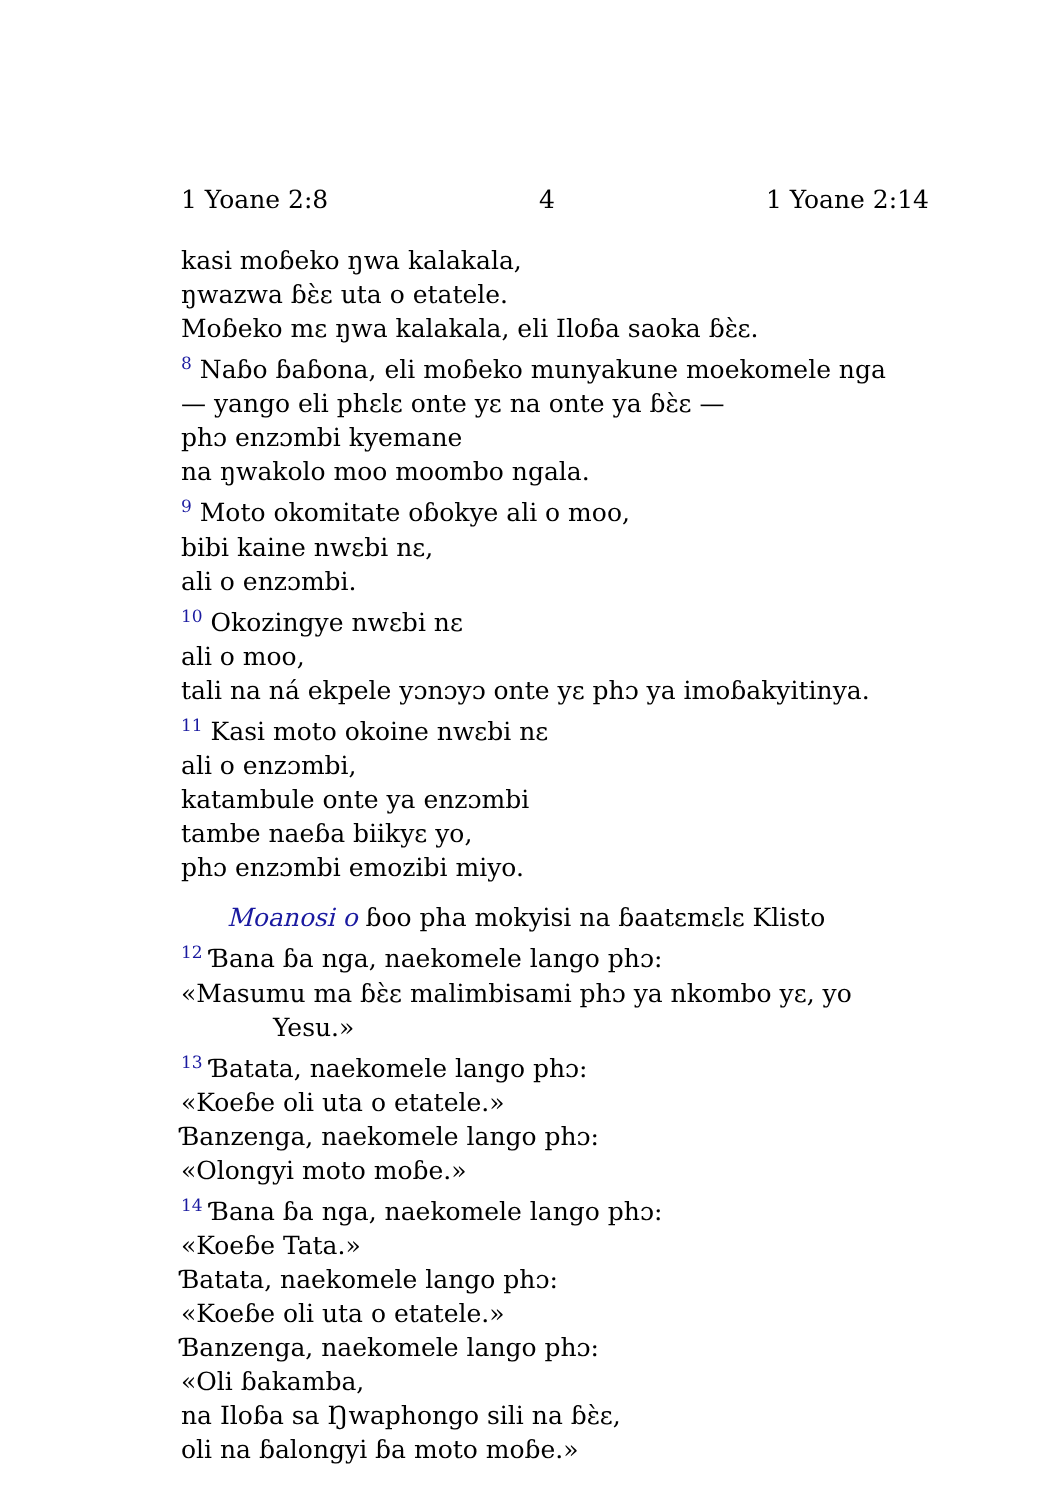1 Yoane 2:8 4 1 Yoane 2:14
kasi moɓeko ŋwa kalakala,
ŋwazwa ɓɛ̀ɛ uta o etatele.
Moɓeko mɛ ŋwa kalakala, eli Iloɓa saoka ɓɛ̀ɛ.
<sup>8</sup> Naɓo ɓaɓona, eli moɓeko munyakune moekomele nga
— yango eli phɛlɛ onte yɛ na onte ya ɓɛ̀ɛ —
phɔ enzɔmbi kyemane
na ŋwakolo moo moombo ngala.
<sup>9</sup> Moto okomitate oɓokye ali o moo,
bibi kaine nwɛbi nɛ,
ali o enzɔmbi.
<sup>10</sup> Okozingye nwɛbi nɛ
ali o moo,
tali na ná ekpele yɔnɔyɔ onte yɛ phɔ ya imoɓakyitinya.
<sup>11</sup> Kasi moto okoine nwɛbi nɛ
ali o enzɔmbi,
katambule onte ya enzɔmbi
tambe naeɓa biikyɛ yo,
phɔ enzɔmbi emozibi miyo.
Moanosi o ɓoo pha mokyisi na ɓaatɛmɛlɛ Klisto
<sup>12</sup> Ɓana ɓa nga, naekomele lango phɔ:
«Masumu ma ɓɛ̀ɛ malimbisami phɔ ya nkombo yɛ, yo
Yesu.»
<sup>13</sup> Ɓatata, naekomele lango phɔ:
«Koeɓe oli uta o etatele.»
Ɓanzenga, naekomele lango phɔ:
«Olongyi moto moɓe.»
<sup>14</sup> Ɓana ɓa nga, naekomele lango phɔ:
«Koeɓe Tata.»
Ɓatata, naekomele lango phɔ:
«Koeɓe oli uta o etatele.»
Ɓanzenga, naekomele lango phɔ:
«Oli ɓakamba,
na Iloɓa sa Ŋwaphongo sili na ɓɛ̀ɛ,
oli na ɓalongyi ɓa moto moɓe.»